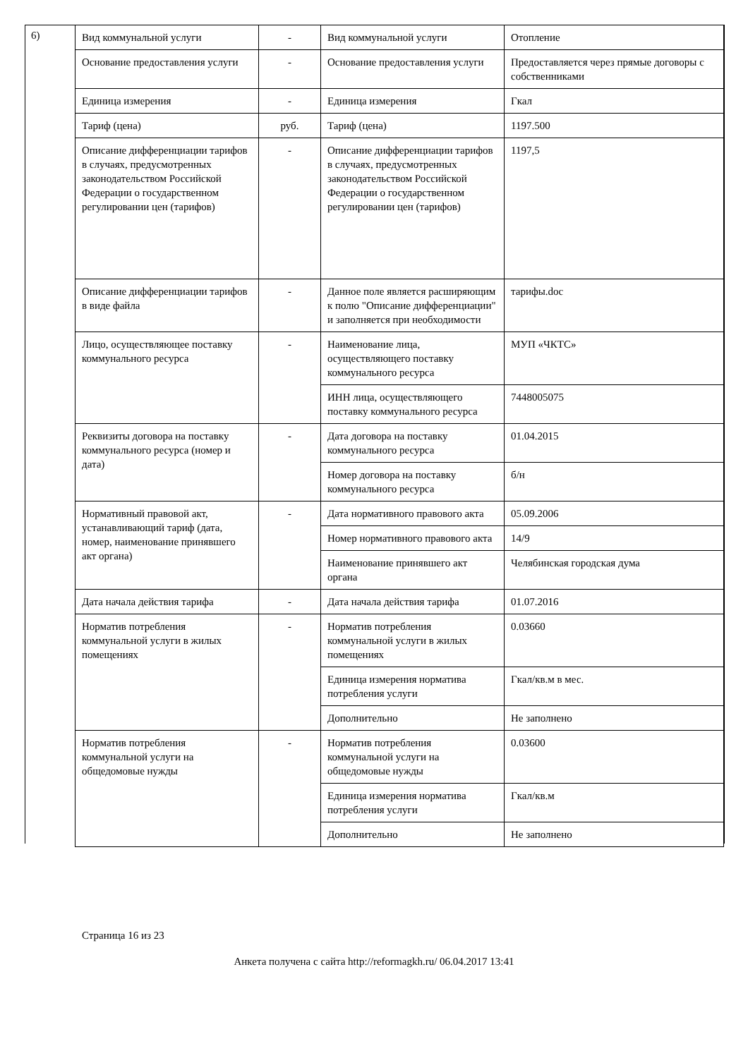6)
| Вид коммунальной услуги | - | Вид коммунальной услуги | Отопление |
| Основание предоставления услуги | - | Основание предоставления услуги | Предоставляется через прямые договоры с собственниками |
| Единица измерения | - | Единица измерения | Гкал |
| Тариф (цена) | руб. | Тариф (цена) | 1197.500 |
| Описание дифференциации тарифов в случаях, предусмотренных законодательством Российской Федерации о государственном регулировании цен (тарифов) | - | Описание дифференциации тарифов в случаях, предусмотренных законодательством Российской Федерации о государственном регулировании цен (тарифов) | 1197,5 |
| Описание дифференциации тарифов в виде файла | - | Данное поле является расширяющим к полю "Описание дифференциации" и заполняется при необходимости | тарифы.doc |
| Лицо, осуществляющее поставку коммунального ресурса | - | Наименование лица, осуществляющего поставку коммунального ресурса | МУП «ЧКТС» |
| | | ИНН лица, осуществляющего поставку коммунального ресурса | 7448005075 |
| Реквизиты договора на поставку коммунального ресурса (номер и дата) | - | Дата договора на поставку коммунального ресурса | 01.04.2015 |
| | | Номер договора на поставку коммунального ресурса | б/н |
| Нормативный правовой акт, устанавливающий тариф (дата, номер, наименование принявшего акт органа) | - | Дата нормативного правового акта | 05.09.2006 |
| | | Номер нормативного правового акта | 14/9 |
| | | Наименование принявшего акт органа | Челябинская городская дума |
| Дата начала действия тарифа | - | Дата начала действия тарифа | 01.07.2016 |
| Норматив потребления коммунальной услуги в жилых помещениях | - | Норматив потребления коммунальной услуги в жилых помещениях | 0.03660 |
| | | Единица измерения норматива потребления услуги | Гкал/кв.м в мес. |
| | | Дополнительно | Не заполнено |
| Норматив потребления коммунальной услуги на общедомовые нужды | - | Норматив потребления коммунальной услуги на общедомовые нужды | 0.03600 |
| | | Единица измерения норматива потребления услуги | Гкал/кв.м |
| | | Дополнительно | Не заполнено |
Страница 16 из 23
Анкета получена с сайта http://reformagkh.ru/ 06.04.2017 13:41